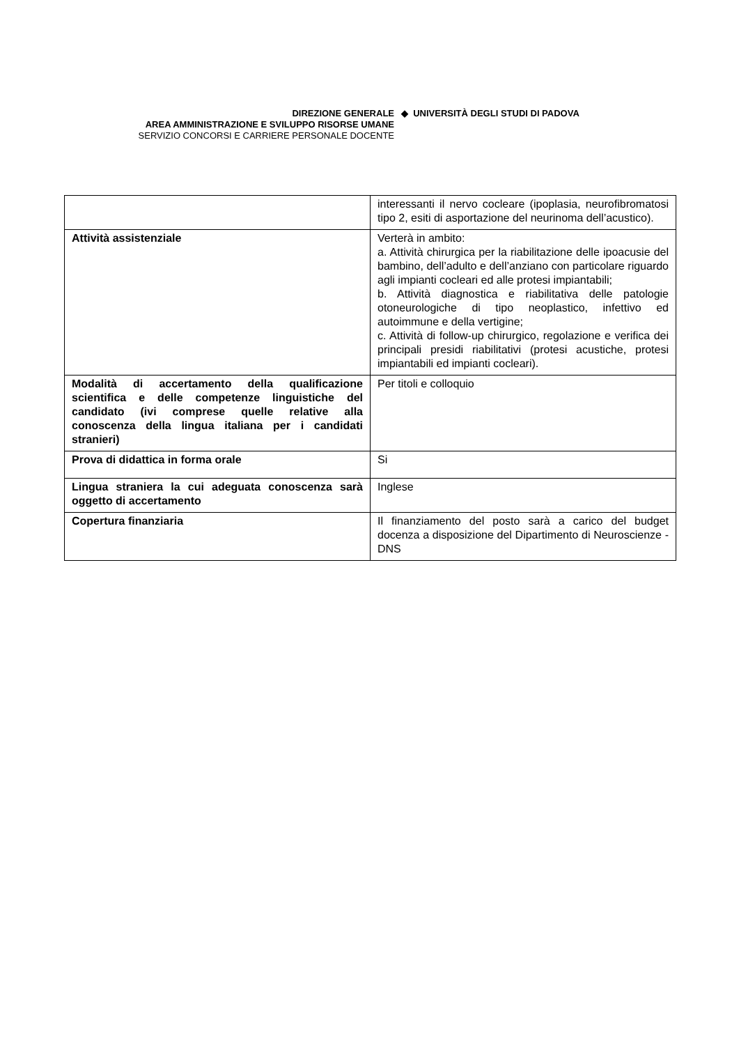DIREZIONE GENERALE
AREA AMMINISTRAZIONE E SVILUPPO RISORSE UMANE
SERVIZIO CONCORSI E CARRIERE PERSONALE DOCENTE
◆ UNIVERSITÀ DEGLI STUDI DI PADOVA
| | interessanti il nervo cocleare (ipoplasia, neurofibromatosi tipo 2, esiti di asportazione del neurinoma dell’acustico). |
| Attività assistenziale | Verterà in ambito: a. Attività chirurgica per la riabilitazione delle ipoacusie del bambino, dell’adulto e dell’anziano con particolare riguardo agli impianti cocleari ed alle protesi impiantabili; b. Attività diagnostica e riabilitativa delle patologie otoneurologiche di tipo neoplastico, infettivo ed autoimmune e della vertigine; c. Attività di follow-up chirurgico, regolazione e verifica dei principali presidi riabilitativi (protesi acustiche, protesi impiantabili ed impianti cocleari). |
| Modalità di accertamento della qualificazione scientifica e delle competenze linguistiche del candidato (ivi comprese quelle relative alla conoscenza della lingua italiana per i candidati stranieri) | Per titoli e colloquio |
| Prova di didattica in forma orale | Si |
| Lingua straniera la cui adeguata conoscenza sarà oggetto di accertamento | Inglese |
| Copertura finanziaria | Il finanziamento del posto sarà a carico del budget docenza a disposizione del Dipartimento di Neuroscienze - DNS |